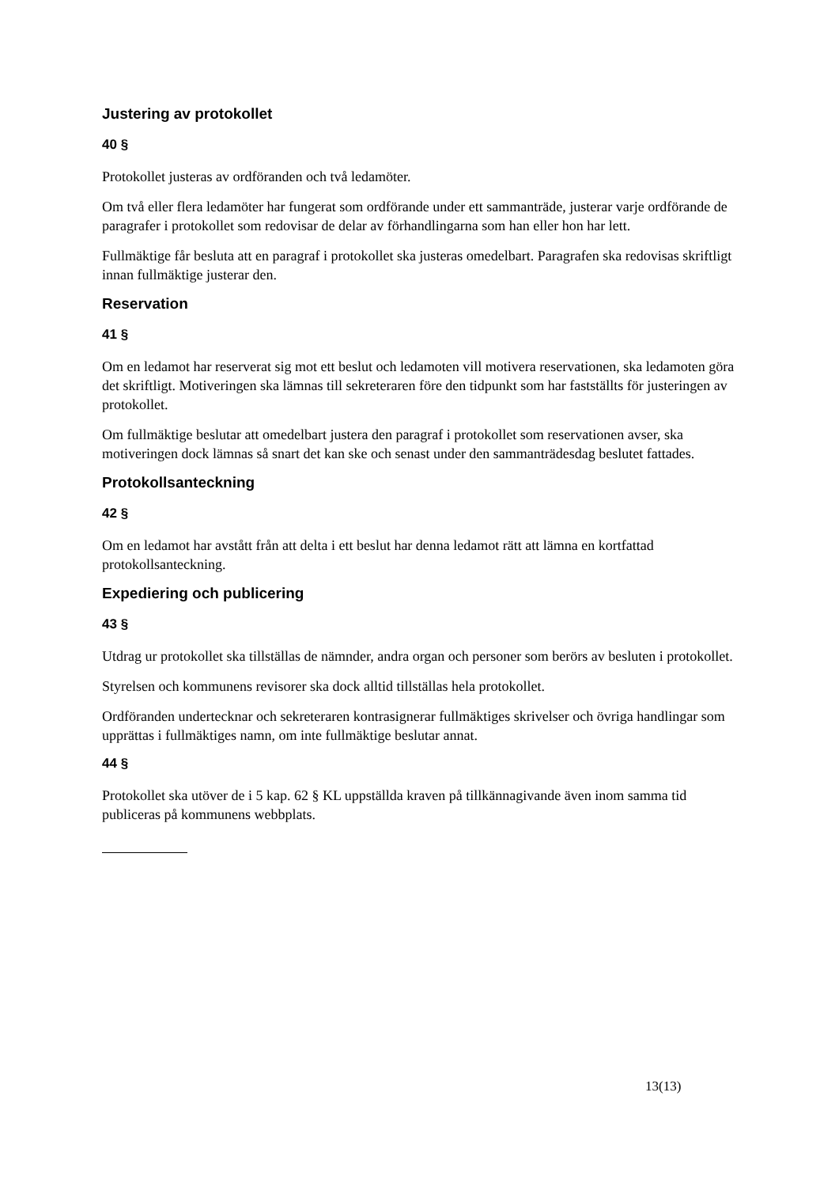Justering av protokollet
40 §
Protokollet justeras av ordföranden och två ledamöter.
Om två eller flera ledamöter har fungerat som ordförande under ett sammanträde, justerar varje ordförande de paragrafer i protokollet som redovisar de delar av förhandlingarna som han eller hon har lett.
Fullmäktige får besluta att en paragraf i protokollet ska justeras omedelbart. Paragrafen ska redovisas skriftligt innan fullmäktige justerar den.
Reservation
41 §
Om en ledamot har reserverat sig mot ett beslut och ledamoten vill motivera reservationen, ska ledamoten göra det skriftligt. Motiveringen ska lämnas till sekreteraren före den tidpunkt som har fastställts för justeringen av protokollet.
Om fullmäktige beslutar att omedelbart justera den paragraf i protokollet som reservationen avser, ska motiveringen dock lämnas så snart det kan ske och senast under den sammanträdesdag beslutet fattades.
Protokollsanteckning
42 §
Om en ledamot har avstått från att delta i ett beslut har denna ledamot rätt att lämna en kortfattad protokollsanteckning.
Expediering och publicering
43 §
Utdrag ur protokollet ska tillställas de nämnder, andra organ och personer som berörs av besluten i protokollet.
Styrelsen och kommunens revisorer ska dock alltid tillställas hela protokollet.
Ordföranden undertecknar och sekreteraren kontrasignerar fullmäktiges skrivelser och övriga handlingar som upprättas i fullmäktiges namn, om inte fullmäktige beslutar annat.
44 §
Protokollet ska utöver de i 5 kap. 62 § KL uppställda kraven på tillkännagivande även inom samma tid publiceras på kommunens webbplats.
13(13)